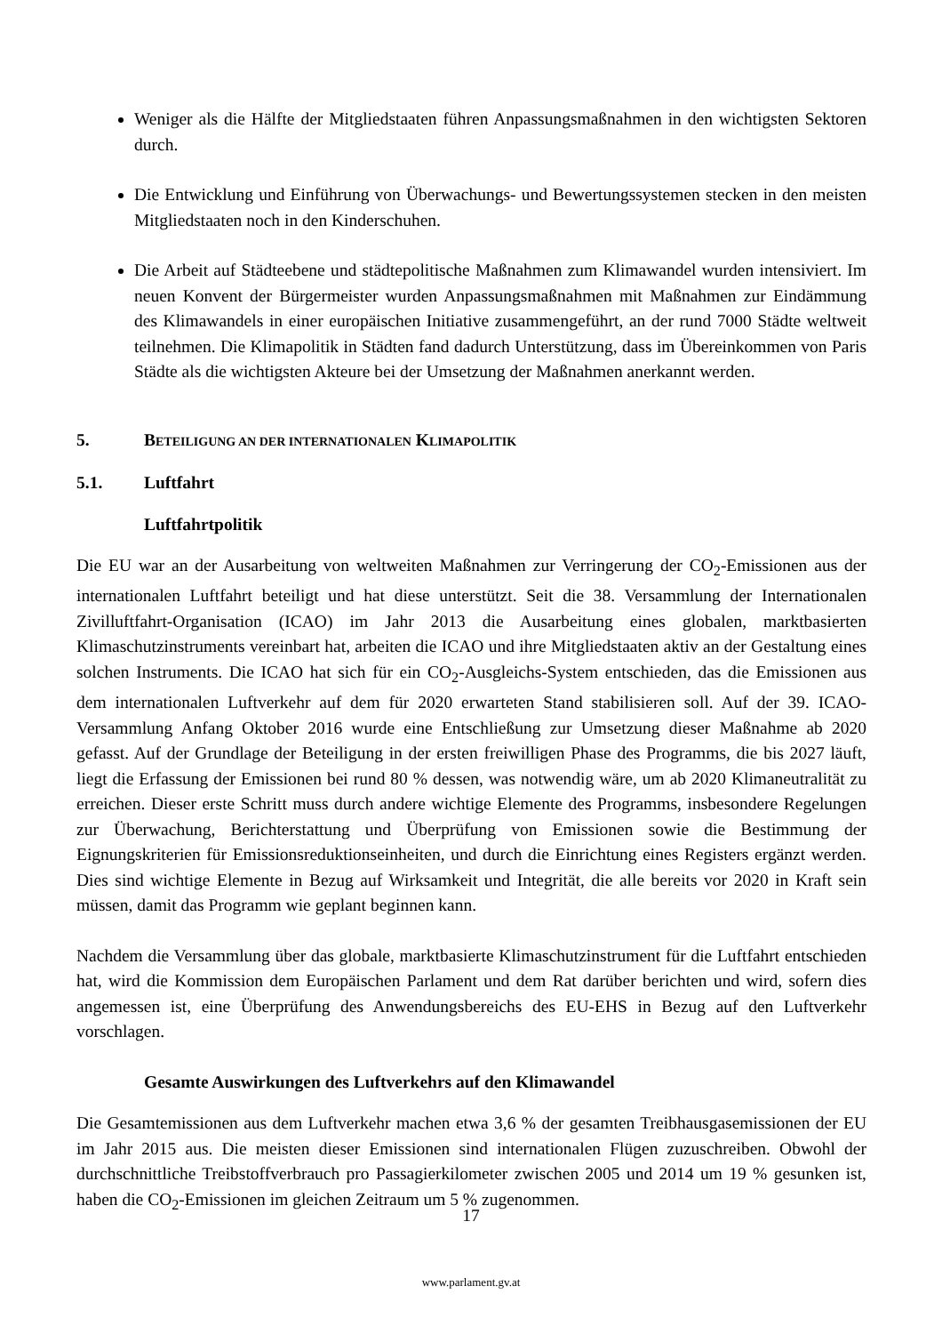Weniger als die Hälfte der Mitgliedstaaten führen Anpassungsmaßnahmen in den wichtigsten Sektoren durch.
Die Entwicklung und Einführung von Überwachungs- und Bewertungssystemen stecken in den meisten Mitgliedstaaten noch in den Kinderschuhen.
Die Arbeit auf Städteebene und städtepolitische Maßnahmen zum Klimawandel wurden intensiviert. Im neuen Konvent der Bürgermeister wurden Anpassungsmaßnahmen mit Maßnahmen zur Eindämmung des Klimawandels in einer europäischen Initiative zusammengeführt, an der rund 7000 Städte weltweit teilnehmen. Die Klimapolitik in Städten fand dadurch Unterstützung, dass im Übereinkommen von Paris Städte als die wichtigsten Akteure bei der Umsetzung der Maßnahmen anerkannt werden.
5. BETEILIGUNG AN DER INTERNATIONALEN KLIMAPOLITIK
5.1. Luftfahrt
Luftfahrtpolitik
Die EU war an der Ausarbeitung von weltweiten Maßnahmen zur Verringerung der CO<sub>2</sub>-Emissionen aus der internationalen Luftfahrt beteiligt und hat diese unterstützt. Seit die 38. Versammlung der Internationalen Zivilluftfahrt-Organisation (ICAO) im Jahr 2013 die Ausarbeitung eines globalen, marktbasierten Klimaschutzinstruments vereinbart hat, arbeiten die ICAO und ihre Mitgliedstaaten aktiv an der Gestaltung eines solchen Instruments. Die ICAO hat sich für ein CO<sub>2</sub>-Ausgleichs-System entschieden, das die Emissionen aus dem internationalen Luftverkehr auf dem für 2020 erwarteten Stand stabilisieren soll. Auf der 39. ICAO-Versammlung Anfang Oktober 2016 wurde eine Entschließung zur Umsetzung dieser Maßnahme ab 2020 gefasst. Auf der Grundlage der Beteiligung in der ersten freiwilligen Phase des Programms, die bis 2027 läuft, liegt die Erfassung der Emissionen bei rund 80 % dessen, was notwendig wäre, um ab 2020 Klimaneutralität zu erreichen. Dieser erste Schritt muss durch andere wichtige Elemente des Programms, insbesondere Regelungen zur Überwachung, Berichterstattung und Überprüfung von Emissionen sowie die Bestimmung der Eignungskriterien für Emissionsreduktionseinheiten, und durch die Einrichtung eines Registers ergänzt werden. Dies sind wichtige Elemente in Bezug auf Wirksamkeit und Integrität, die alle bereits vor 2020 in Kraft sein müssen, damit das Programm wie geplant beginnen kann.
Nachdem die Versammlung über das globale, marktbasierte Klimaschutzinstrument für die Luftfahrt entschieden hat, wird die Kommission dem Europäischen Parlament und dem Rat darüber berichten und wird, sofern dies angemessen ist, eine Überprüfung des Anwendungsbereichs des EU-EHS in Bezug auf den Luftverkehr vorschlagen.
Gesamte Auswirkungen des Luftverkehrs auf den Klimawandel
Die Gesamtemissionen aus dem Luftverkehr machen etwa 3,6 % der gesamten Treibhausgasemissionen der EU im Jahr 2015 aus. Die meisten dieser Emissionen sind internationalen Flügen zuzuschreiben. Obwohl der durchschnittliche Treibstoffverbrauch pro Passagierkilometer zwischen 2005 und 2014 um 19 % gesunken ist, haben die CO<sub>2</sub>-Emissionen im gleichen Zeitraum um 5 % zugenommen.
17
www.parlament.gv.at